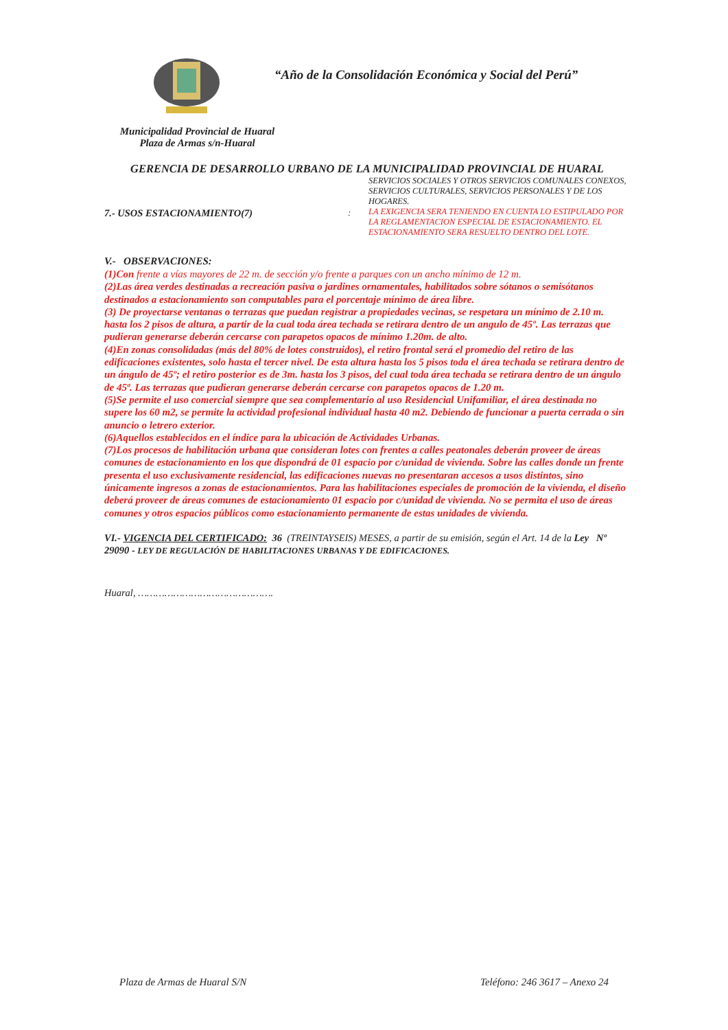“Año de la Consolidación Económica y Social del Perú”
Municipalidad Provincial de Huaral
Plaza de Armas s/n-Huaral
GERENCIA DE DESARROLLO URBANO DE LA MUNICIPALIDAD PROVINCIAL DE HUARAL
SERVICIOS SOCIALES Y OTROS SERVICIOS COMUNALES CONEXOS, SERVICIOS CULTURALES, SERVICIOS PERSONALES Y DE LOS HOGARES.
7.- USOS ESTACIONAMIENTO(7) :
LA EXIGENCIA SERA TENIENDO EN CUENTA LO ESTIPULADO POR LA REGLAMENTACION ESPECIAL DE ESTACIONAMIENTO. EL ESTACIONAMIENTO SERA RESUELTO DENTRO DEL LOTE.
V.- OBSERVACIONES:
(1)Con frente a vías mayores de 22 m. de sección y/o frente a parques con un ancho mínimo de 12 m.
(2)Las área verdes destinadas a recreación pasiva o jardines ornamentales, habilitados sobre sótanos o semisótanos destinados a estacionamiento son computables para el porcentaje mínimo de área libre.
(3) De proyectarse ventanas o terrazas que puedan registrar a propiedades vecinas, se respetara un mínimo de 2.10 m. hasta los 2 pisos de altura, a partir de la cual toda área techada se retirara dentro de un angulo de 45º. Las terrazas que pudieran generarse deberán cercarse con parapetos opacos de mínimo 1.20m. de alto.
(4)En zonas consolidadas (más del 80% de lotes construidos), el retiro frontal será el promedio del retiro de las edificaciones existentes, solo hasta el tercer nivel. De esta altura hasta los 5 pisos toda el área techada se retirara dentro de un ángulo de 45º; el retiro posterior es de 3m. hasta los 3 pisos, del cual toda área techada se retirara dentro de un ángulo de 45ª. Las terrazas que pudieran generarse deberán cercarse con parapetos opacos de 1.20 m.
(5)Se permite el uso comercial siempre que sea complementario al uso Residencial Unifamiliar, el área destinada no supere los 60 m2, se permite la actividad profesional individual hasta 40 m2. Debiendo de funcionar a puerta cerrada o sin anuncio o letrero exterior.
(6)Aquellos establecidos en el índice para la ubicación de Actividades Urbanas.
(7)Los procesos de habilitación urbana que consideran lotes con frentes a calles peatonales deberán proveer de áreas comunes de estacionamiento en los que dispondrá de 01 espacio por c/unidad de vivienda. Sobre las calles donde un frente presenta el uso exclusivamente residencial, las edificaciones nuevas no presentaran accesos a usos distintos, sino únicamente ingresos a zonas de estacionamientos. Para las habilitaciones especiales de promoción de la vivienda, el diseño deberá proveer de áreas comunes de estacionamiento 01 espacio por c/unidad de vivienda. No se permita el uso de áreas comunes y otros espacios públicos como estacionamiento permanente de estas unidades de vivienda.
VI.- VIGENCIA DEL CERTIFICADO: 36 (TREINTAYSEIS) MESES, a partir de su emisión, según el Art. 14 de la Ley Nº 29090 - LEY DE REGULACIÓN DE HABILITACIONES URBANAS Y DE EDIFICACIONES.
Huaral, ……………………………………….
Plaza de Armas de Huaral S/N Teléfono: 246 3617 – Anexo 24